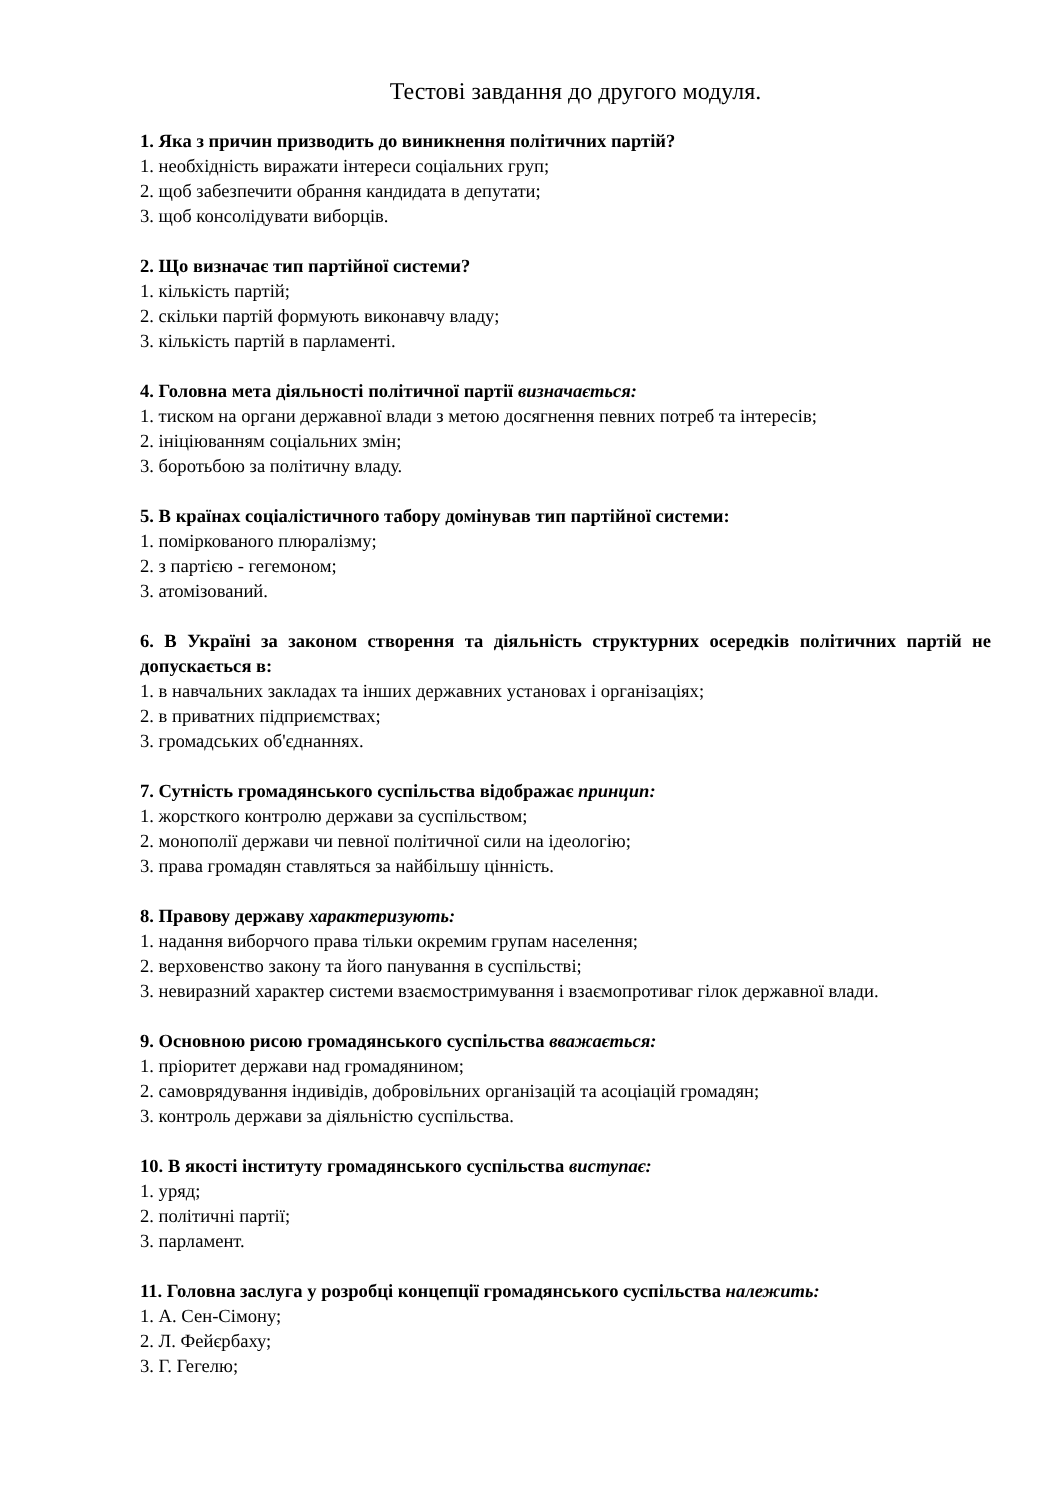Тестові завдання до другого модуля.
1. Яка з причин призводить до виникнення політичних партій?
1. необхідність виражати інтереси соціальних груп;
2. щоб забезпечити обрання кандидата в депутати;
3. щоб консолідувати виборців.
2. Що визначає тип партійної системи?
1. кількість партій;
2. скільки партій формують виконавчу владу;
3. кількість партій в парламенті.
4. Головна мета діяльності політичної партії визначається:
1. тиском на органи державної влади з метою досягнення певних потреб та інтересів;
2. ініціюванням соціальних змін;
3. боротьбою за політичну владу.
5. В країнах соціалістичного табору домінував тип партійної системи:
1. поміркованого плюралізму;
2. з партією - гегемоном;
3. атомізований.
6. В Україні за законом створення та діяльність структурних осередків політичних партій не допускається в:
1. в навчальних закладах та інших державних установах і організаціях;
2. в приватних підприємствах;
3. громадських об'єднаннях.
7. Сутність громадянського суспільства відображає принцип:
1. жорсткого контролю держави за суспільством;
2. монополії держави чи певної політичної сили на ідеологію;
3. права громадян ставляться за найбільшу цінність.
8. Правову державу характеризують:
1. надання виборчого права тільки окремим групам населення;
2. верховенство закону та його панування в суспільстві;
3. невиразний характер системи взаємостримування і взаємопротиваг гілок державної влади.
9. Основною рисою громадянського суспільства вважається:
1. пріоритет держави над громадянином;
2. самоврядування індивідів, добровільних організацій та асоціацій громадян;
3. контроль держави за діяльністю суспільства.
10. В якості інституту громадянського суспільства виступає:
1. уряд;
2. політичні партії;
3. парламент.
11. Головна заслуга у розробці концепції громадянського суспільства належить:
1. А. Сен-Сімону;
2. Л. Фейєрбаху;
3. Г. Гегелю;